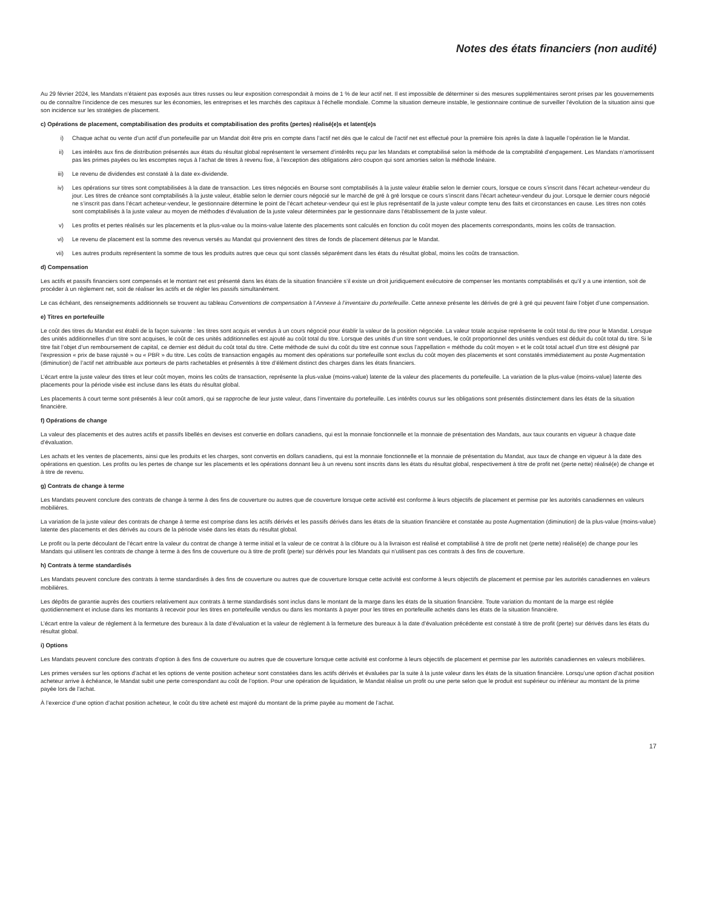Notes des états financiers (non audité)
Au 29 février 2024, les Mandats n’étaient pas exposés aux titres russes ou leur exposition correspondait à moins de 1 % de leur actif net. Il est impossible de déterminer si des mesures supplémentaires seront prises par les gouvernements ou de connaître l’incidence de ces mesures sur les économies, les entreprises et les marchés des capitaux à l’échelle mondiale. Comme la situation demeure instable, le gestionnaire continue de surveiller l’évolution de la situation ainsi que son incidence sur les stratégies de placement.
c) Opérations de placement, comptabilisation des produits et comptabilisation des profits (pertes) réalisé(e)s et latent(e)s
i) Chaque achat ou vente d’un actif d’un portefeuille par un Mandat doit être pris en compte dans l’actif net dès que le calcul de l’actif net est effectué pour la première fois après la date à laquelle l’opération lie le Mandat.
ii) Les intérêts aux fins de distribution présentés aux états du résultat global représentent le versement d’intérêts reçu par les Mandats et comptabilisé selon la méthode de la comptabilité d’engagement. Les Mandats n’amortissent pas les primes payées ou les escomptes reçus à l’achat de titres à revenu fixe, à l’exception des obligations zéro coupon qui sont amorties selon la méthode linéaire.
iii) Le revenu de dividendes est constaté à la date ex-dividende.
iv) Les opérations sur titres sont comptabilisées à la date de transaction. Les titres négociés en Bourse sont comptabilisés à la juste valeur établie selon le dernier cours, lorsque ce cours s’inscrit dans l’écart acheteur-vendeur du jour. Les titres de créance sont comptabilisés à la juste valeur, établie selon le dernier cours négocié sur le marché de gré à gré lorsque ce cours s’inscrit dans l’écart acheteur-vendeur du jour. Lorsque le dernier cours négocié ne s’inscrit pas dans l’écart acheteur-vendeur, le gestionnaire détermine le point de l’écart acheteur-vendeur qui est le plus représentatif de la juste valeur compte tenu des faits et circonstances en cause. Les titres non cotés sont comptabilisés à la juste valeur au moyen de méthodes d’évaluation de la juste valeur déterminées par le gestionnaire dans l’établissement de la juste valeur.
v) Les profits et pertes réalisés sur les placements et la plus-value ou la moins-value latente des placements sont calculés en fonction du coût moyen des placements correspondants, moins les coûts de transaction.
vi) Le revenu de placement est la somme des revenus versés au Mandat qui proviennent des titres de fonds de placement détenus par le Mandat.
vii) Les autres produits représentent la somme de tous les produits autres que ceux qui sont classés séparément dans les états du résultat global, moins les coûts de transaction.
d) Compensation
Les actifs et passifs financiers sont compensés et le montant net est présenté dans les états de la situation financière s’il existe un droit juridiquement exécutoire de compenser les montants comptabilisés et qu’il y a une intention, soit de procéder à un règlement net, soit de réaliser les actifs et de régler les passifs simultanément.
Le cas échéant, des renseignements additionnels se trouvent au tableau Conventions de compensation à l’Annexe à l’inventaire du portefeuille. Cette annexe présente les dérivés de gré à gré qui peuvent faire l’objet d’une compensation.
e) Titres en portefeuille
Le coût des titres du Mandat est établi de la façon suivante : les titres sont acquis et vendus à un cours négocié pour établir la valeur de la position négociée. La valeur totale acquise représente le coût total du titre pour le Mandat. Lorsque des unités additionnelles d’un titre sont acquises, le coût de ces unités additionnelles est ajouté au coût total du titre. Lorsque des unités d’un titre sont vendues, le coût proportionnel des unités vendues est déduit du coût total du titre. Si le titre fait l’objet d’un remboursement de capital, ce dernier est déduit du coût total du titre. Cette méthode de suivi du coût du titre est connue sous l’appellation « méthode du coût moyen » et le coût total actuel d’un titre est désigné par l’expression « prix de base rajusté » ou « PBR » du titre. Les coûts de transaction engagés au moment des opérations sur portefeuille sont exclus du coût moyen des placements et sont constatés immédiatement au poste Augmentation (diminution) de l’actif net attribuable aux porteurs de parts rachetables et présentés à titre d’élément distinct des charges dans les états financiers.
L’écart entre la juste valeur des titres et leur coût moyen, moins les coûts de transaction, représente la plus-value (moins-value) latente de la valeur des placements du portefeuille. La variation de la plus-value (moins-value) latente des placements pour la période visée est incluse dans les états du résultat global.
Les placements à court terme sont présentés à leur coût amorti, qui se rapproche de leur juste valeur, dans l’inventaire du portefeuille. Les intérêts courus sur les obligations sont présentés distinctement dans les états de la situation financière.
f) Opérations de change
La valeur des placements et des autres actifs et passifs libellés en devises est convertie en dollars canadiens, qui est la monnaie fonctionnelle et la monnaie de présentation des Mandats, aux taux courants en vigueur à chaque date d’évaluation.
Les achats et les ventes de placements, ainsi que les produits et les charges, sont convertis en dollars canadiens, qui est la monnaie fonctionnelle et la monnaie de présentation du Mandat, aux taux de change en vigueur à la date des opérations en question. Les profits ou les pertes de change sur les placements et les opérations donnant lieu à un revenu sont inscrits dans les états du résultat global, respectivement à titre de profit net (perte nette) réalisé(e) de change et à titre de revenu.
g) Contrats de change à terme
Les Mandats peuvent conclure des contrats de change à terme à des fins de couverture ou autres que de couverture lorsque cette activité est conforme à leurs objectifs de placement et permise par les autorités canadiennes en valeurs mobilières.
La variation de la juste valeur des contrats de change à terme est comprise dans les actifs dérivés et les passifs dérivés dans les états de la situation financière et constatée au poste Augmentation (diminution) de la plus-value (moins-value) latente des placements et des dérivés au cours de la période visée dans les états du résultat global.
Le profit ou la perte découlant de l’écart entre la valeur du contrat de change à terme initial et la valeur de ce contrat à la clôture ou à la livraison est réalisé et comptabilisé à titre de profit net (perte nette) réalisé(e) de change pour les Mandats qui utilisent les contrats de change à terme à des fins de couverture ou à titre de profit (perte) sur dérivés pour les Mandats qui n’utilisent pas ces contrats à des fins de couverture.
h) Contrats à terme standardisés
Les Mandats peuvent conclure des contrats à terme standardisés à des fins de couverture ou autres que de couverture lorsque cette activité est conforme à leurs objectifs de placement et permise par les autorités canadiennes en valeurs mobilières.
Les dépôts de garantie auprès des courtiers relativement aux contrats à terme standardisés sont inclus dans le montant de la marge dans les états de la situation financière. Toute variation du montant de la marge est réglée quotidiennement et incluse dans les montants à recevoir pour les titres en portefeuille vendus ou dans les montants à payer pour les titres en portefeuille achetés dans les états de la situation financière.
L’écart entre la valeur de règlement à la fermeture des bureaux à la date d’évaluation et la valeur de règlement à la fermeture des bureaux à la date d’évaluation précédente est constaté à titre de profit (perte) sur dérivés dans les états du résultat global.
i) Options
Les Mandats peuvent conclure des contrats d’option à des fins de couverture ou autres que de couverture lorsque cette activité est conforme à leurs objectifs de placement et permise par les autorités canadiennes en valeurs mobilières.
Les primes versées sur les options d’achat et les options de vente position acheteur sont constatées dans les actifs dérivés et évaluées par la suite à la juste valeur dans les états de la situation financière. Lorsqu’une option d’achat position acheteur arrive à échéance, le Mandat subit une perte correspondant au coût de l’option. Pour une opération de liquidation, le Mandat réalise un profit ou une perte selon que le produit est supérieur ou inférieur au montant de la prime payée lors de l’achat.
À l’exercice d’une option d’achat position acheteur, le coût du titre acheté est majoré du montant de la prime payée au moment de l’achat.
17